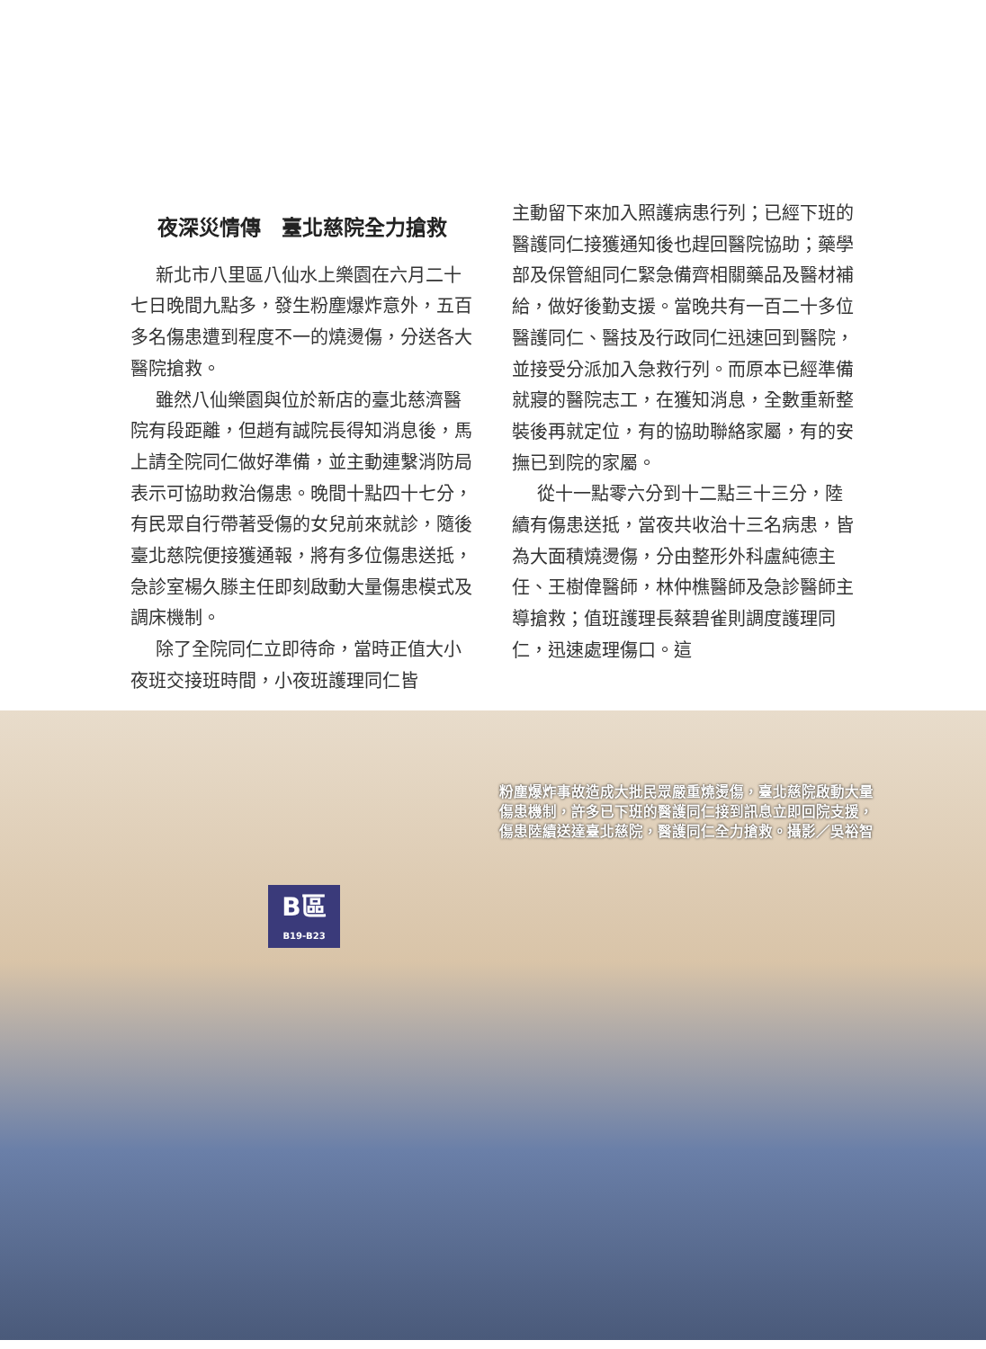夜深災情傳　臺北慈院全力搶救
新北市八里區八仙水上樂園在六月二十七日晚間九點多，發生粉塵爆炸意外，五百多名傷患遭到程度不一的燒燙傷，分送各大醫院搶救。
雖然八仙樂園與位於新店的臺北慈濟醫院有段距離，但趙有誠院長得知消息後，馬上請全院同仁做好準備，並主動連繫消防局表示可協助救治傷患。晚間十點四十七分，有民眾自行帶著受傷的女兒前來就診，隨後臺北慈院便接獲通報，將有多位傷患送抵，急診室楊久滕主任即刻啟動大量傷患模式及調床機制。
除了全院同仁立即待命，當時正值大小夜班交接班時間，小夜班護理同仁皆
主動留下來加入照護病患行列；已經下班的醫護同仁接獲通知後也趕回醫院協助；藥學部及保管組同仁緊急備齊相關藥品及醫材補給，做好後勤支援。當晚共有一百二十多位醫護同仁、醫技及行政同仁迅速回到醫院，並接受分派加入急救行列。而原本已經準備就寢的醫院志工，在獲知消息，全數重新整裝後再就定位，有的協助聯絡家屬，有的安撫已到院的家屬。
從十一點零六分到十二點三十三分，陸續有傷患送抵，當夜共收治十三名病患，皆為大面積燒燙傷，分由整形外科盧純德主任、王樹偉醫師，林仲樵醫師及急診醫師主導搶救；值班護理長蔡碧雀則調度護理同仁，迅速處理傷口。這
B區
B19-B23
粉塵爆炸事故造成大批民眾嚴重燒燙傷，臺北慈院啟動大量傷患機制，許多已下班的醫護同仁接到訊息立即回院支援，傷患陸續送達臺北慈院，醫護同仁全力搶救。攝影／吳裕智